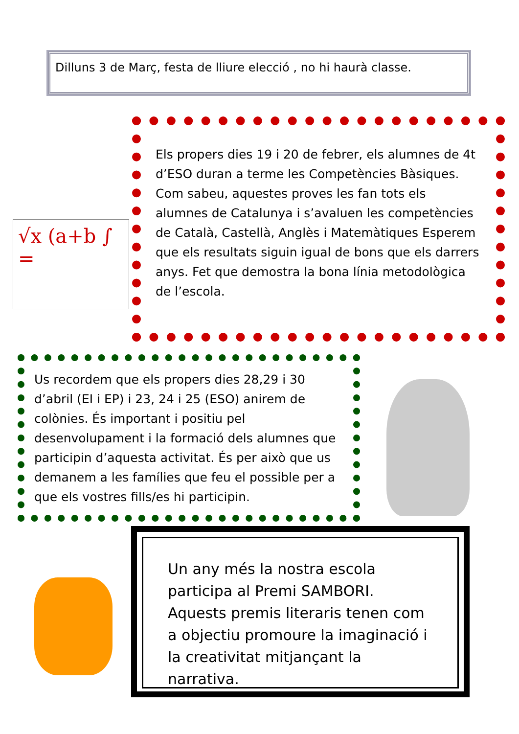Dilluns 3 de Març, festa de lliure elecció , no hi haurà classe.
Els propers dies 19 i 20 de febrer, els alumnes de 4t d’ESO duran a terme les Competències Bàsiques. Com sabeu, aquestes proves les fan tots els alumnes de Catalunya i s’avaluen les competències de Català, Castellà, Anglès i Matemàtiques Esperem que els resultats siguin igual de bons que els darrers anys. Fet que demostra la bona línia metodològica de l’escola.
√x (a+b ∫ =
Us recordem que els propers dies 28,29 i 30 d’abril (EI i EP) i 23, 24 i 25 (ESO) anirem de colònies. És important i positiu pel desenvolupament i la formació dels alumnes que participin d’aquesta activitat. És per això que us demanem a les famílies que feu el possible per a que els vostres fills/es hi participin.
Un any més la nostra escola participa al Premi SAMBORI. Aquests premis literaris tenen com a objectiu promoure la imaginació i la creativitat mitjançant la narrativa.